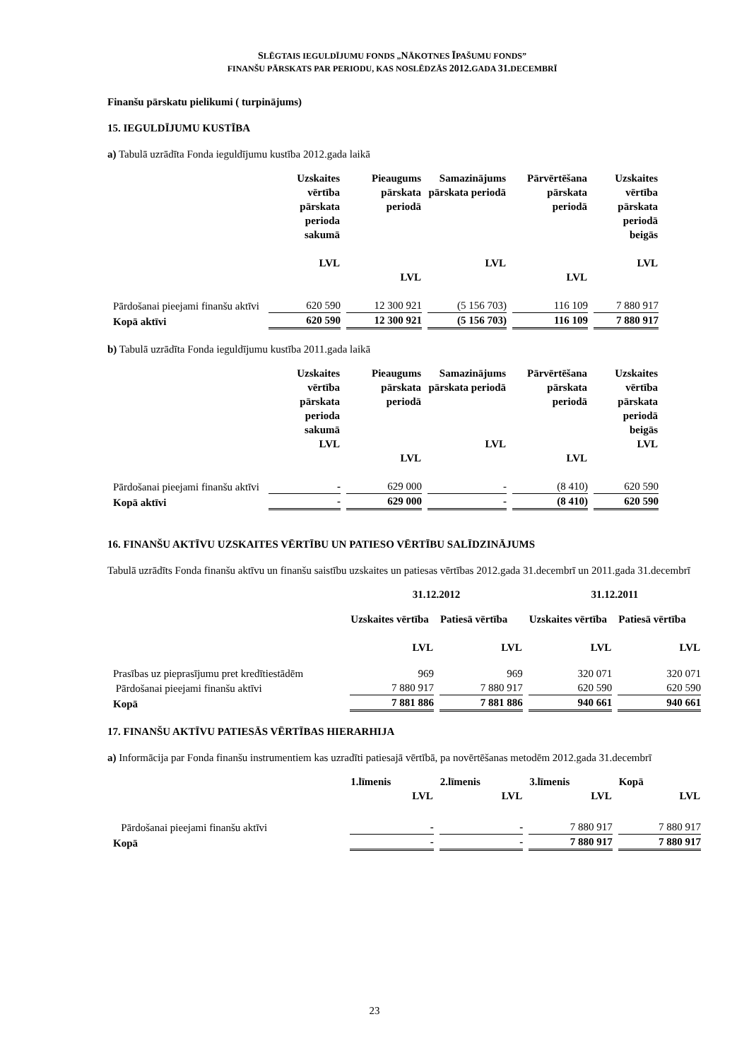SLĒGTAIS IEGULDĪJUMU FONDS „NĀKOTNES ĪPAŠUMU FONDS”
FINANŠU PĀRSKATS PAR PERIODU, KAS NOSLĒDZĀS 2012. GADA 31. DECEMBRĪ
Finanšu pārskatu pielikumi ( turpinājums)
15. IEGULDĪJUMU KUSTĪBA
a) Tabulā uzrādīta Fonda ieguldījumu kustība 2012.gada laikā
| | Uzskaites vērtība pārskata perioda sakumā LVL | Pieaugums pārskata periodā LVL | Samazinājums pārskata periodā LVL | Pārvērtēšana pārskata periodā LVL | Uzskaites vērtība pārskata periodā beigās LVL |
| --- | --- | --- | --- | --- | --- |
| Pārdošanai pieejami finanšu aktīvi | 620 590 | 12 300 921 | (5 156 703) | 116 109 | 7 880 917 |
| Kopā aktīvi | 620 590 | 12 300 921 | (5 156 703) | 116 109 | 7 880 917 |
b) Tabulā uzrādīta Fonda ieguldījumu kustība 2011.gada laikā
| | Uzskaites vērtība pārskata perioda sakumā LVL | Pieaugums pārskata periodā LVL | Samazinājums pārskata periodā LVL | Pārvērtēšana pārskata periodā LVL | Uzskaites vērtība pārskata periodā beigās LVL |
| --- | --- | --- | --- | --- | --- |
| Pārdošanai pieejami finanšu aktīvi | - | 629 000 | - | (8 410) | 620 590 |
| Kopā aktīvi | - | 629 000 | - | (8 410) | 620 590 |
16. FINANŠU AKTĪVU UZSKAITES VĒRTĪBU UN PATIESO VĒRTĪBU SALĪDZINĀJUMS
Tabulā uzrādīts Fonda finanšu aktīvu un finanšu saistību uzskaites un patiesas vērtības 2012.gada 31.decembrī un 2011.gada 31.decembrī
| | 31.12.2012 | | 31.12.2011 | |
| --- | --- | --- | --- | --- |
| | Uzskaites vērtība LVL | Patiesā vērtība LVL | Uzskaites vērtība LVL | Patiesā vērtība LVL |
| Prasības uz pieprasījumu pret kredītiestādēm | 969 | 969 | 320 071 | 320 071 |
| Pārdošanai pieejami finanšu aktīvi | 7 880 917 | 7 880 917 | 620 590 | 620 590 |
| Kopā | 7 881 886 | 7 881 886 | 940 661 | 940 661 |
17. FINANŠU AKTĪVU PATIESĀS VĒRTĪBAS HIERARHIJA
a) Informācija par Fonda finanšu instrumentiem kas uzradīti patiesajā vērtībā, pa novērtēšanas metodēm 2012.gada 31.decembrī
| | 1.līmenis LVL | 2.līmenis LVL | 3.līmenis LVL | Kopā LVL |
| --- | --- | --- | --- | --- |
| Pārdošanai pieejami finanšu aktīvi | - | - | 7 880 917 | 7 880 917 |
| Kopā | - | - | 7 880 917 | 7 880 917 |
23